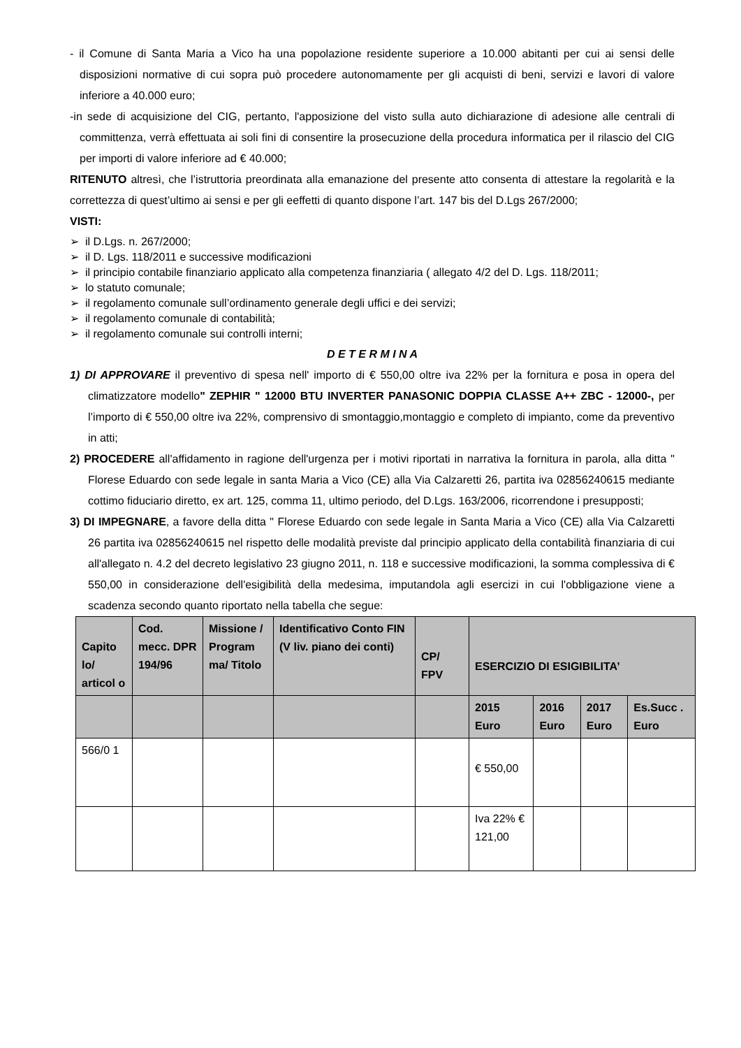- il Comune di Santa Maria a Vico ha una popolazione residente superiore a 10.000 abitanti per cui ai sensi delle disposizioni normative di cui sopra può procedere autonomamente per gli acquisti di beni, servizi e lavori di valore inferiore a 40.000 euro;
-in sede di acquisizione del CIG, pertanto, l'apposizione del visto sulla auto dichiarazione di adesione alle centrali di committenza, verrà effettuata ai soli fini di consentire la prosecuzione della procedura informatica per il rilascio del CIG per importi di valore inferiore ad € 40.000;
RITENUTO altresì, che l’istruttoria preordinata alla emanazione del presente atto consenta di attestare la regolarità e la correttezza di quest’ultimo ai sensi e per gli eeffetti di quanto dispone l’art. 147 bis del D.Lgs 267/2000;
VISTI:
➢ il D.Lgs. n. 267/2000;
➢ il D. Lgs. 118/2011 e successive modificazioni
➢ il principio contabile finanziario applicato alla competenza finanziaria ( allegato 4/2 del D. Lgs. 118/2011;
➢ lo statuto comunale;
➢ il regolamento comunale sull’ordinamento generale degli uffici e dei servizi;
➢ il regolamento comunale di contabilità;
➢ il regolamento comunale sui controlli interni;
D E T E R M I N A
1) DI APPROVARE il preventivo di spesa nell' importo di € 550,00 oltre iva 22% per la fornitura e posa in opera del climatizzatore modello" ZEPHIR " 12000 BTU INVERTER PANASONIC DOPPIA CLASSE A++ ZBC - 12000-, per l’importo di € 550,00 oltre iva 22%, comprensivo di smontaggio,montaggio e completo di impianto, come da preventivo in atti;
2) PROCEDERE all'affidamento in ragione dell'urgenza per i motivi riportati in narrativa la fornitura in parola, alla ditta " Florese Eduardo con sede legale in santa Maria a Vico (CE) alla Via Calzaretti 26, partita iva 02856240615 mediante cottimo fiduciario diretto, ex art. 125, comma 11, ultimo periodo, del D.Lgs. 163/2006, ricorrendone i presupposti;
3) DI IMPEGNARE, a favore della ditta " Florese Eduardo con sede legale in Santa Maria a Vico (CE) alla Via Calzaretti 26 partita iva 02856240615 nel rispetto delle modalità previste dal principio applicato della contabilità finanziaria di cui all'allegato n. 4.2 del decreto legislativo 23 giugno 2011, n. 118 e successive modificazioni, la somma complessiva di € 550,00 in considerazione dell'esigibilità della medesima, imputandola agli esercizi in cui l'obbligazione viene a scadenza secondo quanto riportato nella tabella che segue:
| Capito lo/ articol o | Cod. mecc. DPR 194/96 | Missione / Program ma/ Titolo | Identificativo Conto FIN (V liv. piano dei conti) | CP/ FPV | ESERCIZIO DI ESIGIBILITA’ | | | |
| --- | --- | --- | --- | --- | --- | --- | --- | --- |
| | | | | | 2015 Euro | 2016 Euro | 2017 Euro | Es.Succ . Euro |
| 566/0 1 | | | | | € 550,00 | | | |
| | | | | | Iva 22% € 121,00 | | | |